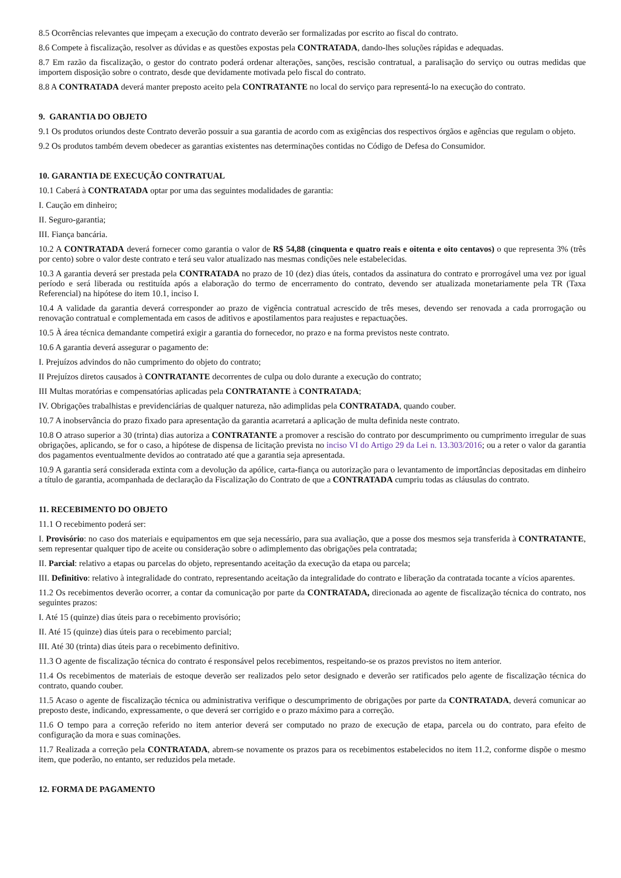8.5 Ocorrências relevantes que impeçam a execução do contrato deverão ser formalizadas por escrito ao fiscal do contrato.
8.6 Compete à fiscalização, resolver as dúvidas e as questões expostas pela CONTRATADA, dando-lhes soluções rápidas e adequadas.
8.7 Em razão da fiscalização, o gestor do contrato poderá ordenar alterações, sanções, rescisão contratual, a paralisação do serviço ou outras medidas que importem disposição sobre o contrato, desde que devidamente motivada pelo fiscal do contrato.
8.8 A CONTRATADA deverá manter preposto aceito pela CONTRATANTE no local do serviço para representá-lo na execução do contrato.
9. GARANTIA DO OBJETO
9.1 Os produtos oriundos deste Contrato deverão possuir a sua garantia de acordo com as exigências dos respectivos órgãos e agências que regulam o objeto.
9.2 Os produtos também devem obedecer as garantias existentes nas determinações contidas no Código de Defesa do Consumidor.
10. GARANTIA DE EXECUÇÃO CONTRATUAL
10.1 Caberá à CONTRATADA optar por uma das seguintes modalidades de garantia:
I. Caução em dinheiro;
II. Seguro-garantia;
III. Fiança bancária.
10.2 A CONTRATADA deverá fornecer como garantia o valor de R$ 54,88 (cinquenta e quatro reais e oitenta e oito centavos) o que representa 3% (três por cento) sobre o valor deste contrato e terá seu valor atualizado nas mesmas condições nele estabelecidas.
10.3 A garantia deverá ser prestada pela CONTRATADA no prazo de 10 (dez) dias úteis, contados da assinatura do contrato e prorrogável uma vez por igual período e será liberada ou restituída após a elaboração do termo de encerramento do contrato, devendo ser atualizada monetariamente pela TR (Taxa Referencial) na hipótese do item 10.1, inciso I.
10.4 A validade da garantia deverá corresponder ao prazo de vigência contratual acrescido de três meses, devendo ser renovada a cada prorrogação ou renovação contratual e complementada em casos de aditivos e apostilamentos para reajustes e repactuações.
10.5 À área técnica demandante competirá exigir a garantia do fornecedor, no prazo e na forma previstos neste contrato.
10.6 A garantia deverá assegurar o pagamento de:
I. Prejuízos advindos do não cumprimento do objeto do contrato;
II Prejuízos diretos causados à CONTRATANTE decorrentes de culpa ou dolo durante a execução do contrato;
III Multas moratórias e compensatórias aplicadas pela CONTRATANTE à CONTRATADA;
IV. Obrigações trabalhistas e previdenciárias de qualquer natureza, não adimplidas pela CONTRATADA, quando couber.
10.7 A inobservância do prazo fixado para apresentação da garantia acarretará a aplicação de multa definida neste contrato.
10.8 O atraso superior a 30 (trinta) dias autoriza a CONTRATANTE a promover a rescisão do contrato por descumprimento ou cumprimento irregular de suas obrigações, aplicando, se for o caso, a hipótese de dispensa de licitação prevista no inciso VI do Artigo 29 da Lei n. 13.303/2016; ou a reter o valor da garantia dos pagamentos eventualmente devidos ao contratado até que a garantia seja apresentada.
10.9 A garantia será considerada extinta com a devolução da apólice, carta-fiança ou autorização para o levantamento de importâncias depositadas em dinheiro a título de garantia, acompanhada de declaração da Fiscalização do Contrato de que a CONTRATADA cumpriu todas as cláusulas do contrato.
11. RECEBIMENTO DO OBJETO
11.1 O recebimento poderá ser:
I. Provisório: no caso dos materiais e equipamentos em que seja necessário, para sua avaliação, que a posse dos mesmos seja transferida à CONTRATANTE, sem representar qualquer tipo de aceite ou consideração sobre o adimplemento das obrigações pela contratada;
II. Parcial: relativo a etapas ou parcelas do objeto, representando aceitação da execução da etapa ou parcela;
III. Definitivo: relativo à integralidade do contrato, representando aceitação da integralidade do contrato e liberação da contratada tocante a vícios aparentes.
11.2 Os recebimentos deverão ocorrer, a contar da comunicação por parte da CONTRATADA, direcionada ao agente de fiscalização técnica do contrato, nos seguintes prazos:
I. Até 15 (quinze) dias úteis para o recebimento provisório;
II. Até 15 (quinze) dias úteis para o recebimento parcial;
III. Até 30 (trinta) dias úteis para o recebimento definitivo.
11.3 O agente de fiscalização técnica do contrato é responsável pelos recebimentos, respeitando-se os prazos previstos no item anterior.
11.4 Os recebimentos de materiais de estoque deverão ser realizados pelo setor designado e deverão ser ratificados pelo agente de fiscalização técnica do contrato, quando couber.
11.5 Acaso o agente de fiscalização técnica ou administrativa verifique o descumprimento de obrigações por parte da CONTRATADA, deverá comunicar ao preposto deste, indicando, expressamente, o que deverá ser corrigido e o prazo máximo para a correção.
11.6 O tempo para a correção referido no item anterior deverá ser computado no prazo de execução de etapa, parcela ou do contrato, para efeito de configuração da mora e suas cominações.
11.7 Realizada a correção pela CONTRATADA, abrem-se novamente os prazos para os recebimentos estabelecidos no item 11.2, conforme dispõe o mesmo item, que poderão, no entanto, ser reduzidos pela metade.
12. FORMA DE PAGAMENTO